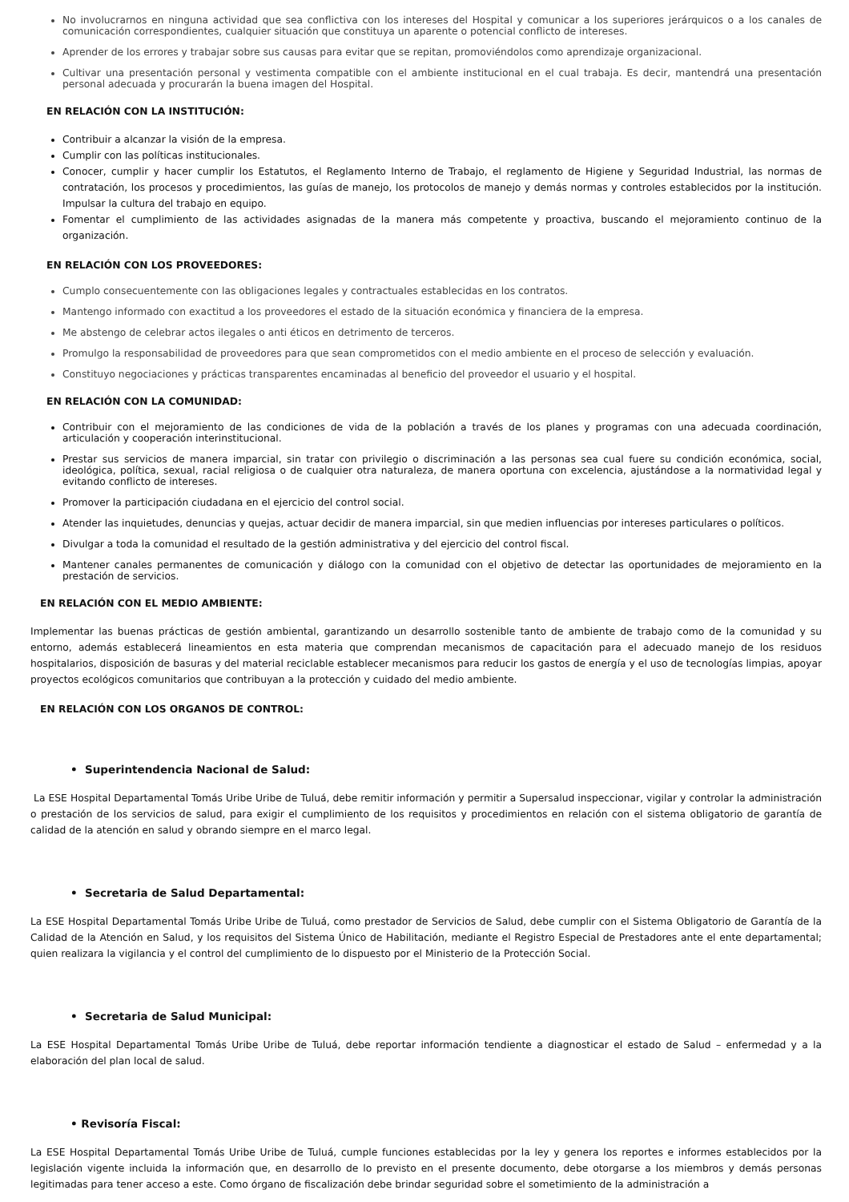No involucrarnos en ninguna actividad que sea conflictiva con los intereses del Hospital y comunicar a los superiores jerárquicos o a los canales de comunicación correspondientes, cualquier situación que constituya un aparente o potencial conflicto de intereses.
Aprender de los errores y trabajar sobre sus causas para evitar que se repitan, promoviéndolos como aprendizaje organizacional.
Cultivar una presentación personal y vestimenta compatible con el ambiente institucional en el cual trabaja. Es decir, mantendrá una presentación personal adecuada y procurarán la buena imagen del Hospital.
EN RELACIÓN CON LA INSTITUCIÓN:
Contribuir a alcanzar la visión de la empresa.
Cumplir con las políticas institucionales.
Conocer, cumplir y hacer cumplir los Estatutos, el Reglamento Interno de Trabajo, el reglamento de Higiene y Seguridad Industrial, las normas de contratación, los procesos y procedimientos, las guías de manejo, los protocolos de manejo y demás normas y controles establecidos por la institución. Impulsar la cultura del trabajo en equipo.
Fomentar el cumplimiento de las actividades asignadas de la manera más competente y proactiva, buscando el mejoramiento continuo de la organización.
EN RELACIÓN CON LOS PROVEEDORES:
Cumplo consecuentemente con las obligaciones legales y contractuales establecidas en los contratos.
Mantengo informado con exactitud a los proveedores el estado de la situación económica y financiera de la empresa.
Me abstengo de celebrar actos ilegales o anti éticos en detrimento de terceros.
Promulgo la responsabilidad de proveedores para que sean comprometidos con el medio ambiente en el proceso de selección y evaluación.
Constituyo negociaciones y prácticas transparentes encaminadas al beneficio del proveedor el usuario y el hospital.
EN RELACIÓN CON LA COMUNIDAD:
Contribuir con el mejoramiento de las condiciones de vida de la población a través de los planes y programas con una adecuada coordinación, articulación y cooperación interinstitucional.
Prestar sus servicios de manera imparcial, sin tratar con privilegio o discriminación a las personas sea cual fuere su condición económica, social, ideológica, política, sexual, racial religiosa o de cualquier otra naturaleza, de manera oportuna con excelencia, ajustándose a la normatividad legal y evitando conflicto de intereses.
Promover la participación ciudadana en el ejercicio del control social.
Atender las inquietudes, denuncias y quejas, actuar decidir de manera imparcial, sin que medien influencias por intereses particulares o políticos.
Divulgar a toda la comunidad el resultado de la gestión administrativa y del ejercicio del control fiscal.
Mantener canales permanentes de comunicación y diálogo con la comunidad con el objetivo de detectar las oportunidades de mejoramiento en la prestación de servicios.
EN RELACIÓN CON EL MEDIO AMBIENTE:
Implementar las buenas prácticas de gestión ambiental, garantizando un desarrollo sostenible tanto de ambiente de trabajo como de la comunidad y su entorno, además establecerá lineamientos en esta materia que comprendan mecanismos de capacitación para el adecuado manejo de los residuos hospitalarios, disposición de basuras y del material reciclable establecer mecanismos para reducir los gastos de energía y el uso de tecnologías limpias, apoyar proyectos ecológicos comunitarios que contribuyan a la protección y cuidado del medio ambiente.
EN RELACIÓN CON LOS ORGANOS DE CONTROL:
• Superintendencia Nacional de Salud:
La ESE Hospital Departamental Tomás Uribe Uribe de Tuluá, debe remitir información y permitir a Supersalud inspeccionar, vigilar y controlar la administración o prestación de los servicios de salud, para exigir el cumplimiento de los requisitos y procedimientos en relación con el sistema obligatorio de garantía de calidad de la atención en salud y obrando siempre en el marco legal.
• Secretaria de Salud Departamental:
La ESE Hospital Departamental Tomás Uribe Uribe de Tuluá, como prestador de Servicios de Salud, debe cumplir con el Sistema Obligatorio de Garantía de la Calidad de la Atención en Salud, y los requisitos del Sistema Único de Habilitación, mediante el Registro Especial de Prestadores ante el ente departamental; quien realizara la vigilancia y el control del cumplimiento de lo dispuesto por el Ministerio de la Protección Social.
• Secretaria de Salud Municipal:
La ESE Hospital Departamental Tomás Uribe Uribe de Tuluá, debe reportar información tendiente a diagnosticar el estado de Salud – enfermedad y a la elaboración del plan local de salud.
• Revisoría Fiscal:
La ESE Hospital Departamental Tomás Uribe Uribe de Tuluá, cumple funciones establecidas por la ley y genera los reportes e informes establecidos por la legislación vigente incluida la información que, en desarrollo de lo previsto en el presente documento, debe otorgarse a los miembros y demás personas legitimadas para tener acceso a este. Como órgano de fiscalización debe brindar seguridad sobre el sometimiento de la administración a